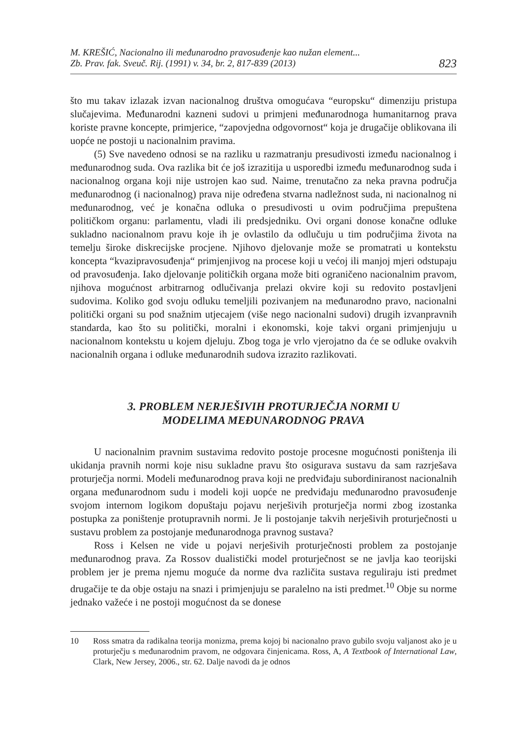M. KREŠIĆ, Nacionalno ili međunarodno pravosuđenje kao nužan element...
Zb. Prav. fak. Sveuč. Rij. (1991) v. 34, br. 2, 817-839 (2013)
823
što mu takav izlazak izvan nacionalnog društva omogućava “europsku“ dimenziju pristupa slučajevima. Međunarodni kazneni sudovi u primjeni međunarodnoga humanitarnog prava koriste pravne koncepte, primjerice, “zapovjedna odgovornost“ koja je drugačije oblikovana ili uopće ne postoji u nacionalnim pravima.
(5) Sve navedeno odnosi se na razliku u razmatranju presudivosti između nacionalnog i međunarodnog suda. Ova razlika bit će još izrazitija u usporedbi između međunarodnog suda i nacionalnog organa koji nije ustrojen kao sud. Naime, trenutačno za neka pravna područja međunarodnog (i nacionalnog) prava nije određena stvarna nadležnost suda, ni nacionalnog ni međunarodnog, već je konačna odluka o presudivosti u ovim područjima prepuštena političkom organu: parlamentu, vladi ili predsjedniku. Ovi organi donose konačne odluke sukladno nacionalnom pravu koje ih je ovlastilo da odlučuju u tim područjima života na temelju široke diskrecijske procjene. Njihovo djelovanje može se promatrati u kontekstu koncepta “kvazipravosuđenja“ primjenjivog na procese koji u većoj ili manjoj mjeri odstupaju od pravosuđenja. Iako djelovanje političkih organa može biti ograničeno nacionalnim pravom, njihova mogućnost arbitrarnog odlučivanja prelazi okvire koji su redovito postavljeni sudovima. Koliko god svoju odluku temeljili pozivanjem na međunarodno pravo, nacionalni politički organi su pod snažnim utjecajem (više nego nacionalni sudovi) drugih izvanpravnih standarda, kao što su politički, moralni i ekonomski, koje takvi organi primjenjuju u nacionalnom kontekstu u kojem djeluju. Zbog toga je vrlo vjerojatno da će se odluke ovakvih nacionalnih organa i odluke međunarodnih sudova izrazito razlikovati.
3. PROBLEM NERJEŠIVIH PROTURJEČJA NORMI U
MODELIMA MEĐUNARODNOG PRAVA
U nacionalnim pravnim sustavima redovito postoje procesne mogućnosti poništenja ili ukidanja pravnih normi koje nisu sukladne pravu što osigurava sustavu da sam razrješava proturječja normi. Modeli međunarodnog prava koji ne predviđaju subordiniranost nacionalnih organa međunarodnom sudu i modeli koji uopće ne predviđaju međunarodno pravosuđenje svojom internom logikom dopuštaju pojavu nerješivih proturječja normi zbog izostanka postupka za poništenje protupravnih normi. Je li postojanje takvih nerješivih proturječnosti u sustavu problem za postojanje međunarodnoga pravnog sustava?
Ross i Kelsen ne vide u pojavi nerješivih proturječnosti problem za postojanje međunarodnog prava. Za Rossov dualistički model proturječnost se ne javlja kao teorijski problem jer je prema njemu moguće da norme dva različita sustava reguliraju isti predmet drugačije te da obje ostaju na snazi i primjenjuju se paralelno na isti predmet.<sup>10</sup> Obje su norme jednako važeće i ne postoji mogućnost da se donese
10 Ross smatra da radikalna teorija monizma, prema kojoj bi nacionalno pravo gubilo svoju valjanost ako je u proturječju s međunarodnim pravom, ne odgovara činjenicama. Ross, A, A Textbook of International Law, Clark, New Jersey, 2006., str. 62. Dalje navodi da je odnos